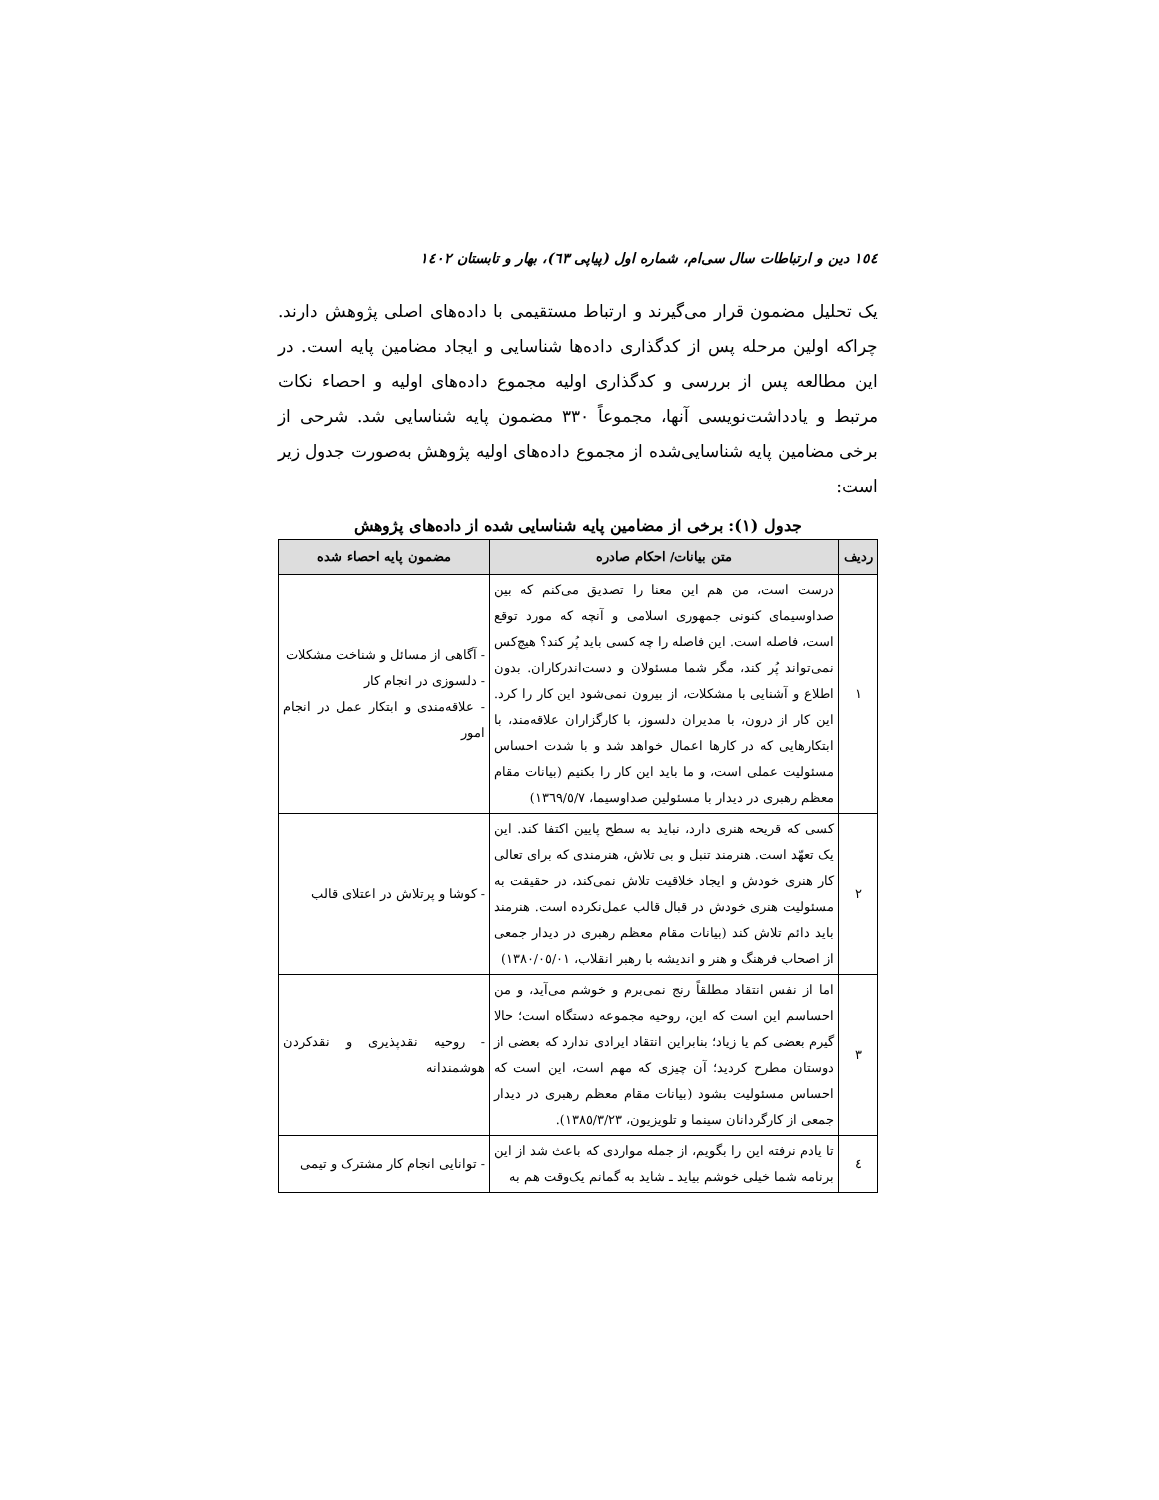١٥٤ دین و ارتباطات سال سی‌ام، شماره اول (پیاپی ٦٣)، بهار و تابستان ١٤٠٢
یک تحلیل مضمون قرار می‌گیرند و ارتباط مستقیمی با داده‌های اصلی پژوهش دارند. چراکه اولین مرحله پس از کدگذاری داده‌ها شناسایی و ایجاد مضامین پایه است. در این مطالعه پس از بررسی و کدگذاری اولیه مجموع داده‌های اولیه و احصاء نکات مرتبط و یادداشت‌نویسی آنها، مجموعاً ۳۳۰ مضمون پایه شناسایی شد. شرحی از برخی مضامین پایه شناسایی‌شده از مجموع داده‌های اولیه پژوهش به‌صورت جدول زیر است:
جدول (١): برخی از مضامین پایه شناسایی شده از داده‌های پژوهش
| ردیف | متن بیانات/ احکام صادره | مضمون پایه احصاء شده |
| --- | --- | --- |
| ١ | درست است، من هم این معنا را تصدیق می‌کنم که بین صداوسیمای کنونی جمهوری اسلامی و آنچه که مورد توقع است، فاصله است. این فاصله را چه کسی باید پُر کند؟ هیچ‌کس نمی‌تواند پُر کند، مگر شما مسئولان و دست‌اندرکاران. بدون اطلاع و آشنایی با مشکلات، از بیرون نمی‌شود این کار را کرد. این کار از درون، با مدیران دلسوز، با کارگزاران علاقه‌مند، با ابتکارهایی که در کارها اعمال خواهد شد و با شدت احساس مسئولیت عملی است، و ما باید این کار را بکنیم (بیانات مقام معظم رهبری در دیدار با مسئولین صداوسیما، ١٣٦٩/٥/٧) | - آگاهی از مسائل و شناخت مشکلات - دلسوزی در انجام کار - علاقه‌مندی و ابتکار عمل در انجام امور |
| ٢ | کسی که قریحه هنری دارد، نباید به سطح پایین اکتفا کند. این یک تعهّد است. هنرمند تنبل و بی تلاش، هنرمندی که برای تعالی کار هنری خودش و ایجاد خلاقیت تلاش نمی‌کند، در حقیقت به مسئولیت هنری خودش در قبال قالب عمل‌نکرده است. هنرمند باید دائم تلاش کند (بیانات مقام معظم رهبری در دیدار جمعی از اصحاب فرهنگ و هنر و اندیشه با رهبر انقلاب، ١٣٨٠/٠٥/٠١) | - کوشا و پرتلاش در اعتلای قالب |
| ٣ | اما از نفس انتقاد مطلقاً رنج نمی‌برم و خوشم می‌آید، و من احساسم این است که این، روحیه مجموعه دستگاه است؛ حالا گیرم بعضی کم یا زیاد؛ بنابراین انتقاد ایرادی ندارد که بعضی از دوستان مطرح کردید؛ آن چیزی که مهم است، این است که احساس مسئولیت بشود (بیانات مقام معظم رهبری در دیدار جمعی از کارگردانان سینما و تلویزیون، ١٣٨٥/٣/٢٣). | - روحیه نقدپذیری و نقدکردن هوشمندانه |
| ٤ | تا یادم نرفته این را بگویم، از جمله مواردی که باعث شد از این برنامه شما خیلی خوشم بیاید ـ شاید به گمانم یک‌وقت هم به | - توانایی انجام کار مشترک و تیمی |